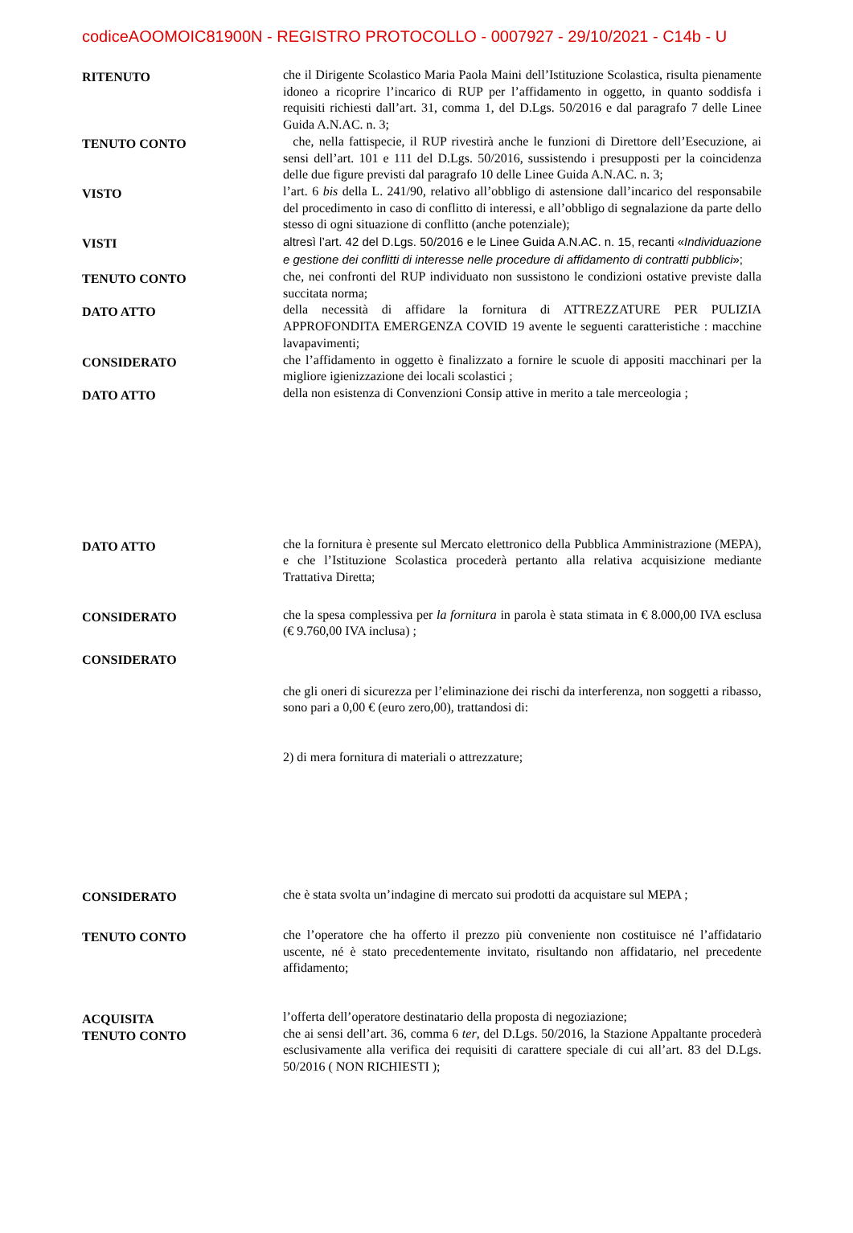codiceAOOMOIC81900N - REGISTRO PROTOCOLLO - 0007927 - 29/10/2021 - C14b - U
RITENUTO
che il Dirigente Scolastico Maria Paola Maini dell’Istituzione Scolastica, risulta pienamente idoneo a ricoprire l’incarico di RUP per l’affidamento in oggetto, in quanto soddisfa i requisiti richiesti dall’art. 31, comma 1, del D.Lgs. 50/2016 e dal paragrafo 7 delle Linee Guida A.N.AC. n. 3;
TENUTO CONTO
che, nella fattispecie, il RUP rivestirà anche le funzioni di Direttore dell’Esecuzione, ai sensi dell’art. 101 e 111 del D.Lgs. 50/2016, sussistendo i presupposti per la coincidenza delle due figure previsti dal paragrafo 10 delle Linee Guida A.N.AC. n. 3;
VISTO
l’art. 6 bis della L. 241/90, relativo all’obbligo di astensione dall’incarico del responsabile del procedimento in caso di conflitto di interessi, e all’obbligo di segnalazione da parte dello stesso di ogni situazione di conflitto (anche potenziale);
VISTI
altresì l’art. 42 del D.Lgs. 50/2016 e le Linee Guida A.N.AC. n. 15, recanti «Individuazione e gestione dei conflitti di interesse nelle procedure di affidamento di contratti pubblici»;
TENUTO CONTO
che, nei confronti del RUP individuato non sussistono le condizioni ostative previste dalla succitata norma;
DATO ATTO
della necessità di affidare la fornitura di ATTREZZATURE PER PULIZIA APPROFONDITA EMERGENZA COVID 19 avente le seguenti caratteristiche : macchine lavapavimenti;
CONSIDERATO
che l’affidamento in oggetto è finalizzato a fornire le scuole di appositi macchinari per la migliore igienizzazione dei locali scolastici ;
DATO ATTO
della non esistenza di Convenzioni Consip attive in merito a tale merceologia ;
DATO ATTO
che la fornitura è presente sul Mercato elettronico della Pubblica Amministrazione (MEPA), e che l’Istituzione Scolastica procederà pertanto alla relativa acquisizione mediante Trattativa Diretta;
CONSIDERATO
che la spesa complessiva per la fornitura in parola è stata stimata in € 8.000,00 IVA esclusa (€ 9.760,00 IVA inclusa) ;
CONSIDERATO
che gli oneri di sicurezza per l’eliminazione dei rischi da interferenza, non soggetti a ribasso, sono pari a 0,00 € (euro zero,00), trattandosi di:
2) di mera fornitura di materiali o attrezzature;
CONSIDERATO
che è stata svolta un’indagine di mercato sui prodotti da acquistare sul MEPA ;
TENUTO CONTO
che l’operatore che ha offerto il prezzo più conveniente non costituisce né l’affidatario uscente, né è stato precedentemente invitato, risultando non affidatario, nel precedente affidamento;
ACQUISITA
TENUTO CONTO
l’offerta dell’operatore destinatario della proposta di negoziazione;
che ai sensi dell’art. 36, comma 6 ter, del D.Lgs. 50/2016, la Stazione Appaltante procederà esclusivamente alla verifica dei requisiti di carattere speciale di cui all’art. 83 del D.Lgs. 50/2016 ( NON RICHIESTI );